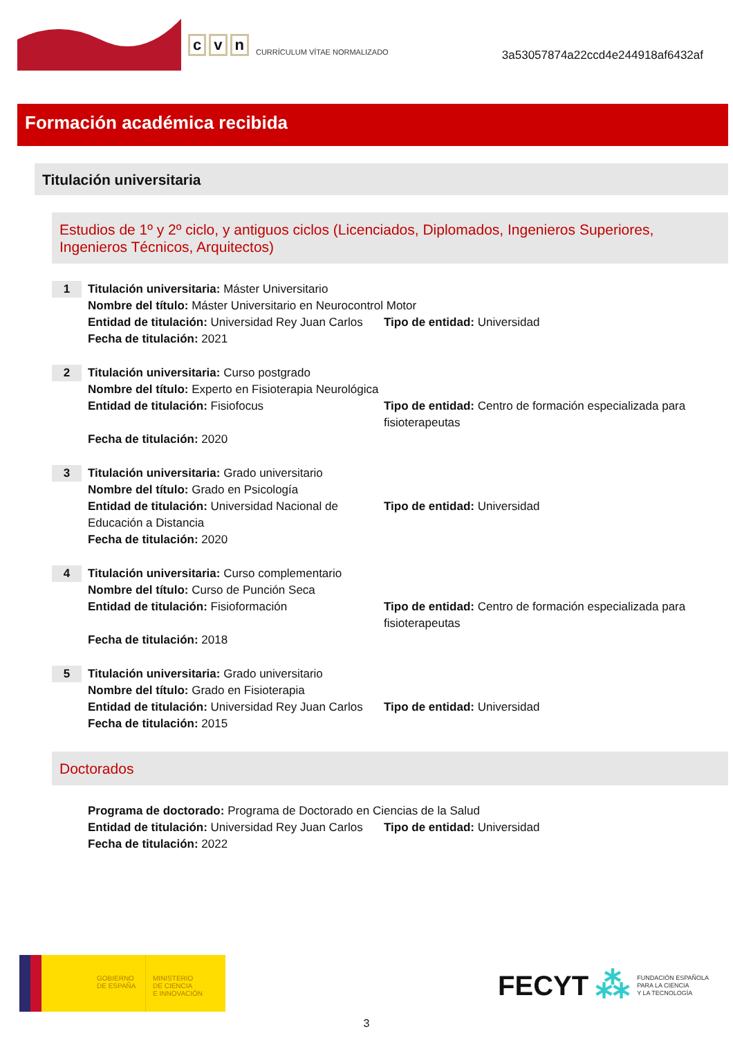c v n
CURRÍCULUM VÍTAE NORMALIZADO
3a53057874a22ccd4e244918af6432af
Formación académica recibida
Titulación universitaria
Estudios de 1º y 2º ciclo, y antiguos ciclos (Licenciados, Diplomados, Ingenieros Superiores, Ingenieros Técnicos, Arquitectos)
1
Titulación universitaria: Máster Universitario
Nombre del título: Máster Universitario en Neurocontrol Motor
Entidad de titulación: Universidad Rey Juan Carlos
Tipo de entidad: Universidad
Fecha de titulación: 2021
2
Titulación universitaria: Curso postgrado
Nombre del título: Experto en Fisioterapia Neurológica
Entidad de titulación: Fisiofocus Tipo de entidad: Centro de formación especializada para fisioterapeutas
Fecha de titulación: 2020
3
Titulación universitaria: Grado universitario
Nombre del título: Grado en Psicología
Entidad de titulación: Universidad Nacional de Educación a Distancia
Tipo de entidad: Universidad
Fecha de titulación: 2020
4
Titulación universitaria: Curso complementario
Nombre del título: Curso de Punción Seca
Entidad de titulación: Fisioformación Tipo de entidad: Centro de formación especializada para fisioterapeutas
Fecha de titulación: 2018
5
Titulación universitaria: Grado universitario
Nombre del título: Grado en Fisioterapia
Entidad de titulación: Universidad Rey Juan Carlos
Tipo de entidad: Universidad
Fecha de titulación: 2015
Doctorados
Programa de doctorado: Programa de Doctorado en Ciencias de la Salud
Entidad de titulación: Universidad Rey Juan Carlos
Tipo de entidad: Universidad
Fecha de titulación: 2022
GOBIERNO
DE ESPAÑA
MINISTERIO
DE CIENCIA
E INNOVACIÓN
FECYT ⁂ FUNDACIÓN ESPAÑOLA
PARA LA CIENCIA
Y LA TECNOLOGÍA
3